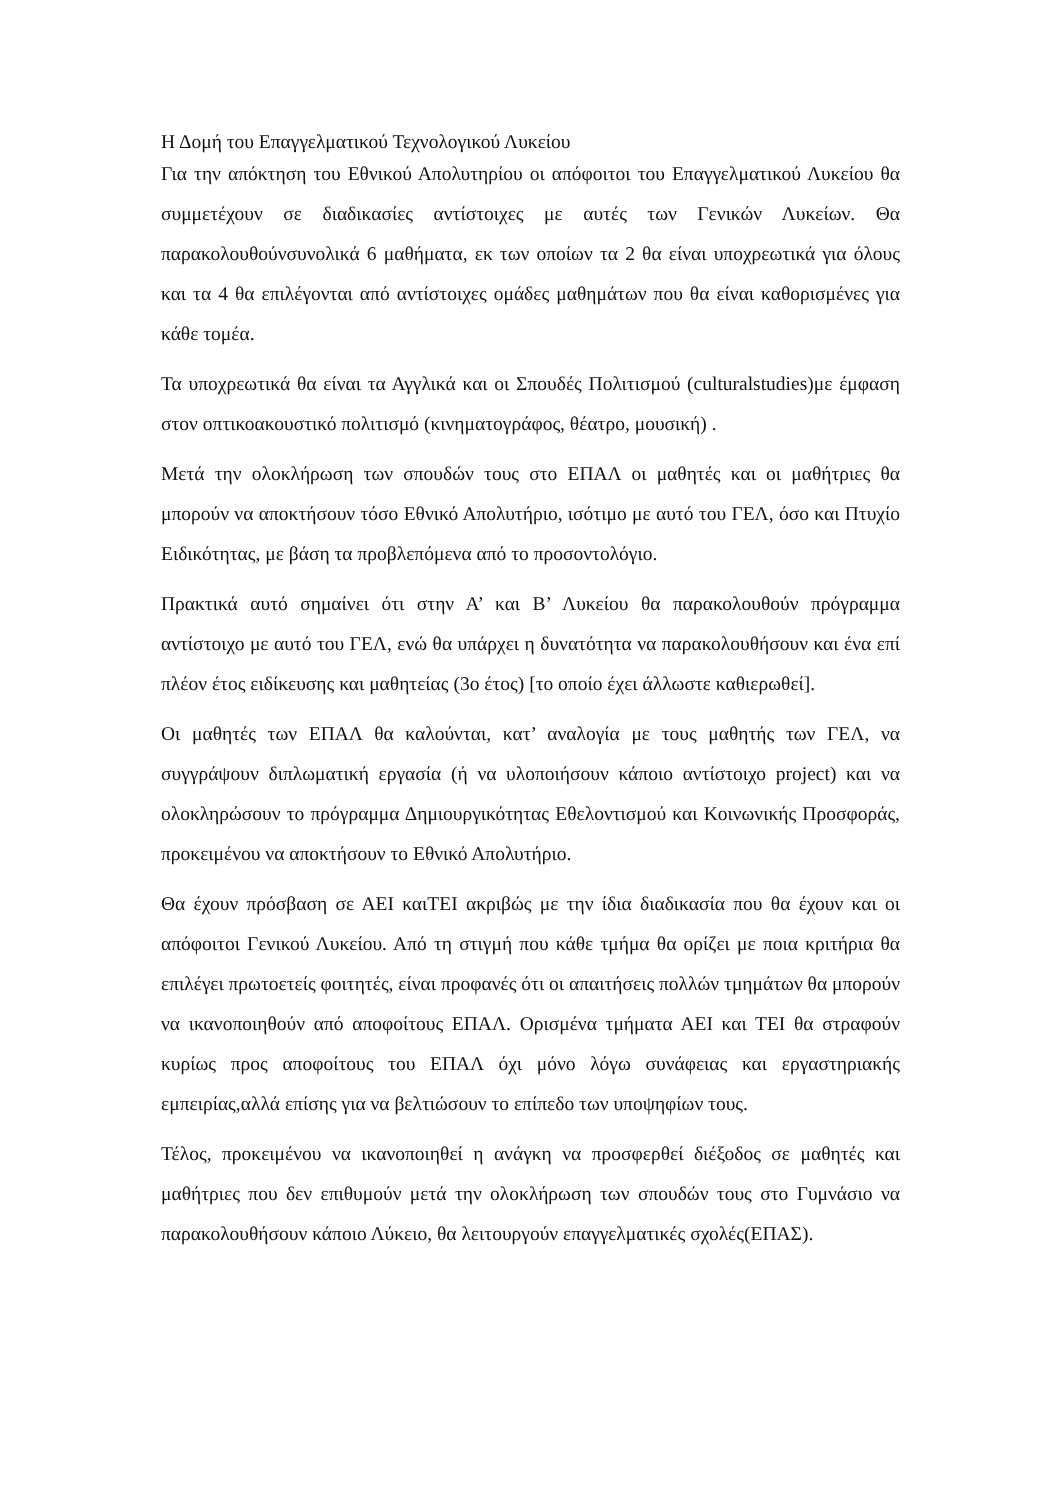Η Δομή του Επαγγελματικού Τεχνολογικού Λυκείου
Για την απόκτηση του Εθνικού Απολυτηρίου οι απόφοιτοι του Επαγγελματικού Λυκείου θα συμμετέχουν σε διαδικασίες αντίστοιχες με αυτές των Γενικών Λυκείων. Θα παρακολουθούνσυνολικά 6 μαθήματα, εκ των οποίων τα 2 θα είναι υποχρεωτικά για όλους και τα 4 θα επιλέγονται από αντίστοιχες ομάδες μαθημάτων που θα είναι καθορισμένες για κάθε τομέα.
Τα υποχρεωτικά θα είναι τα Αγγλικά και οι Σπουδές Πολιτισμού (culturalstudies)με έμφαση στον οπτικοακουστικό πολιτισμό (κινηματογράφος, θέατρο, μουσική) .
Μετά την ολοκλήρωση των σπουδών τους στο ΕΠΑΛ οι μαθητές και οι μαθήτριες θα μπορούν να αποκτήσουν τόσο Εθνικό Απολυτήριο, ισότιμο με αυτό του ΓΕΛ, όσο και Πτυχίο Ειδικότητας, με βάση τα προβλεπόμενα από το προσοντολόγιο.
Πρακτικά αυτό σημαίνει ότι στην Α’ και Β’ Λυκείου θα παρακολουθούν πρόγραμμα αντίστοιχο με αυτό του ΓΕΛ, ενώ θα υπάρχει η δυνατότητα να παρακολουθήσουν και ένα επί πλέον έτος ειδίκευσης και μαθητείας (3ο έτος) [το οποίο έχει άλλωστε καθιερωθεί].
Οι μαθητές των ΕΠΑΛ θα καλούνται, κατ’ αναλογία με τους μαθητής των ΓΕΛ, να συγγράψουν διπλωματική εργασία (ή να υλοποιήσουν κάποιο αντίστοιχο project) και να ολοκληρώσουν το πρόγραμμα Δημιουργικότητας Εθελοντισμού και Κοινωνικής Προσφοράς, προκειμένου να αποκτήσουν το Εθνικό Απολυτήριο.
Θα έχουν πρόσβαση σε ΑΕΙ καιΤΕΙ ακριβώς με την ίδια διαδικασία που θα έχουν και οι απόφοιτοι Γενικού Λυκείου. Από τη στιγμή που κάθε τμήμα θα ορίζει με ποια κριτήρια θα επιλέγει πρωτοετείς φοιτητές, είναι προφανές ότι οι απαιτήσεις πολλών τμημάτων θα μπορούν να ικανοποιηθούν από αποφοίτους ΕΠΑΛ. Ορισμένα τμήματα ΑΕΙ και ΤΕΙ θα στραφούν κυρίως προς αποφοίτους του ΕΠΑΛ όχι μόνο λόγω συνάφειας και εργαστηριακής εμπειρίας,αλλά επίσης για να βελτιώσουν το επίπεδο των υποψηφίων τους.
Τέλος, προκειμένου να ικανοποιηθεί η ανάγκη να προσφερθεί διέξοδος σε μαθητές και μαθήτριες που δεν επιθυμούν μετά την ολοκλήρωση των σπουδών τους στο Γυμνάσιο να παρακολουθήσουν κάποιο Λύκειο, θα λειτουργούν επαγγελματικές σχολές(ΕΠΑΣ).